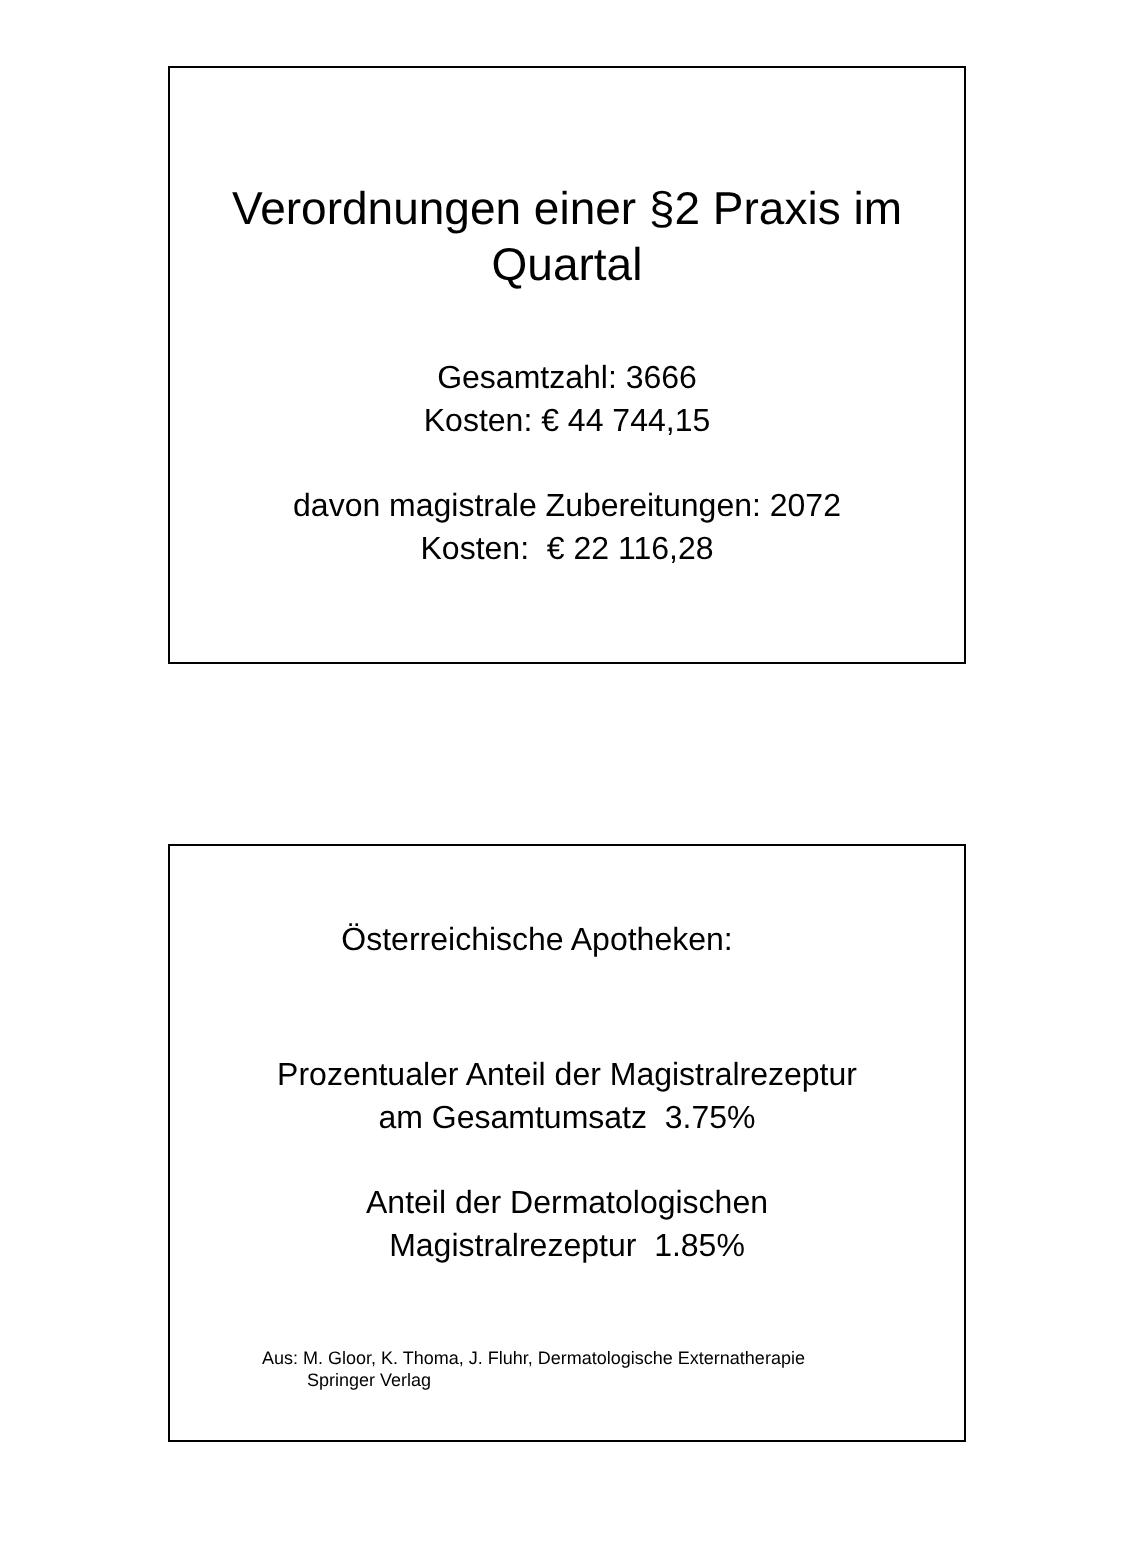Verordnungen einer §2 Praxis im
Quartal
Gesamtzahl: 3666
Kosten: € 44 744,15
davon magistrale Zubereitungen: 2072
Kosten: € 22 116,28
Österreichische Apotheken:
Prozentualer Anteil der Magistralrezeptur
am Gesamtumsatz 3.75%
Anteil der Dermatologischen
Magistralrezeptur 1.85%
Aus: M. Gloor, K. Thoma, J. Fluhr, Dermatologische Externatherapie
Springer Verlag